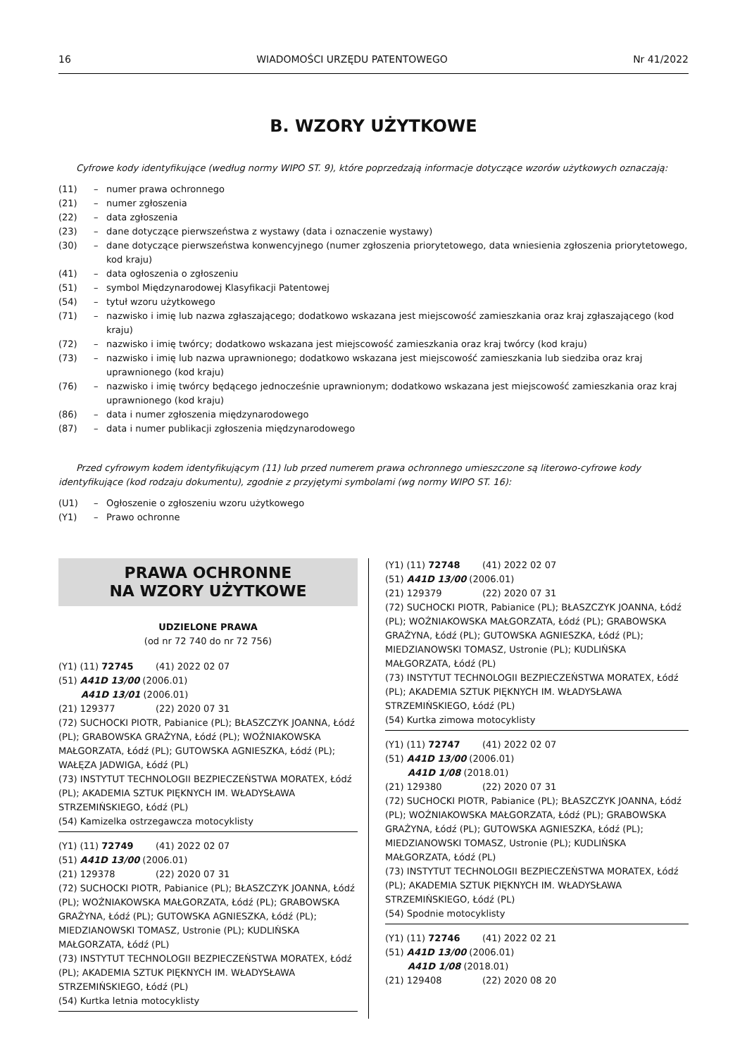16 WIADOMOŚCI URZĘDU PATENTOWEGO Nr 41/2022
B. WZORY UŻYTKOWE
Cyfrowe kody identyfikujące (według normy WIPO ST. 9), które poprzedzają informacje dotyczące wzorów użytkowych oznaczają:
(11) – numer prawa ochronnego
(21) – numer zgłoszenia
(22) – data zgłoszenia
(23) – dane dotyczące pierwszeństwa z wystawy (data i oznaczenie wystawy)
(30) – dane dotyczące pierwszeństwa konwencyjnego (numer zgłoszenia priorytetowego, data wniesienia zgłoszenia priorytetowego, kod kraju)
(41) – data ogłoszenia o zgłoszeniu
(51) – symbol Międzynarodowej Klasyfikacji Patentowej
(54) – tytuł wzoru użytkowego
(71) – nazwisko i imię lub nazwa zgłaszającego; dodatkowo wskazana jest miejscowość zamieszkania oraz kraj zgłaszającego (kod kraju)
(72) – nazwisko i imię twórcy; dodatkowo wskazana jest miejscowość zamieszkania oraz kraj twórcy (kod kraju)
(73) – nazwisko i imię lub nazwa uprawnionego; dodatkowo wskazana jest miejscowość zamieszkania lub siedziba oraz kraj uprawnionego (kod kraju)
(76) – nazwisko i imię twórcy będącego jednocześnie uprawnionym; dodatkowo wskazana jest miejscowość zamieszkania oraz kraj uprawnionego (kod kraju)
(86) – data i numer zgłoszenia międzynarodowego
(87) – data i numer publikacji zgłoszenia międzynarodowego
Przed cyfrowym kodem identyfikującym (11) lub przed numerem prawa ochronnego umieszczone są literowo-cyfrowe kody identyfikujące (kod rodzaju dokumentu), zgodnie z przyjętymi symbolami (wg normy WIPO ST. 16):
(U1) – Ogłoszenie o zgłoszeniu wzoru użytkowego
(Y1) – Prawo ochronne
PRAWA OCHRONNE
NA WZORY UŻYTKOWE
UDZIELONE PRAWA
(od nr 72 740 do nr 72 756)
(Y1) (11) 72745 (41) 2022 02 07
(51) A41D 13/00 (2006.01)
A41D 13/01 (2006.01)
(21) 129377 (22) 2020 07 31
(72) SUCHOCKI PIOTR, Pabianice (PL); BŁASZCZYK JOANNA, Łódź (PL); GRABOWSKA GRAŻYNA, Łódź (PL); WOŹNIAKOWSKA MAŁGORZATA, Łódź (PL); GUTOWSKA AGNIESZKA, Łódź (PL); WAŁĘZA JADWIGA, Łódź (PL)
(73) INSTYTUT TECHNOLOGII BEZPIECZEŃSTWA MORATEX, Łódź (PL); AKADEMIA SZTUK PIĘKNYCH IM. WŁADYSŁAWA STRZEMIŃSKIEGO, Łódź (PL)
(54) Kamizelka ostrzegawcza motocyklisty
(Y1) (11) 72749 (41) 2022 02 07
(51) A41D 13/00 (2006.01)
(21) 129378 (22) 2020 07 31
(72) SUCHOCKI PIOTR, Pabianice (PL); BŁASZCZYK JOANNA, Łódź (PL); WOŹNIAKOWSKA MAŁGORZATA, Łódź (PL); GRABOWSKA GRAŻYNA, Łódź (PL); GUTOWSKA AGNIESZKA, Łódź (PL); MIEDZIANOWSKI TOMASZ, Ustronie (PL); KUDLIŃSKA MAŁGORZATA, Łódź (PL)
(73) INSTYTUT TECHNOLOGII BEZPIECZEŃSTWA MORATEX, Łódź (PL); AKADEMIA SZTUK PIĘKNYCH IM. WŁADYSŁAWA STRZEMIŃSKIEGO, Łódź (PL)
(54) Kurtka letnia motocyklisty
(Y1) (11) 72748 (41) 2022 02 07
(51) A41D 13/00 (2006.01)
(21) 129379 (22) 2020 07 31
(72) SUCHOCKI PIOTR, Pabianice (PL); BŁASZCZYK JOANNA, Łódź (PL); WOŹNIAKOWSKA MAŁGORZATA, Łódź (PL); GRABOWSKA GRAŻYNA, Łódź (PL); GUTOWSKA AGNIESZKA, Łódź (PL); MIEDZIANOWSKI TOMASZ, Ustronie (PL); KUDLIŃSKA MAŁGORZATA, Łódź (PL)
(73) INSTYTUT TECHNOLOGII BEZPIECZEŃSTWA MORATEX, Łódź (PL); AKADEMIA SZTUK PIĘKNYCH IM. WŁADYSŁAWA STRZEMIŃSKIEGO, Łódź (PL)
(54) Kurtka zimowa motocyklisty
(Y1) (11) 72747 (41) 2022 02 07
(51) A41D 13/00 (2006.01)
A41D 1/08 (2018.01)
(21) 129380 (22) 2020 07 31
(72) SUCHOCKI PIOTR, Pabianice (PL); BŁASZCZYK JOANNA, Łódź (PL); WOŹNIAKOWSKA MAŁGORZATA, Łódź (PL); GRABOWSKA GRAŻYNA, Łódź (PL); GUTOWSKA AGNIESZKA, Łódź (PL); MIEDZIANOWSKI TOMASZ, Ustronie (PL); KUDLIŃSKA MAŁGORZATA, Łódź (PL)
(73) INSTYTUT TECHNOLOGII BEZPIECZEŃSTWA MORATEX, Łódź (PL); AKADEMIA SZTUK PIĘKNYCH IM. WŁADYSŁAWA STRZEMIŃSKIEGO, Łódź (PL)
(54) Spodnie motocyklisty
(Y1) (11) 72746 (41) 2022 02 21
(51) A41D 13/00 (2006.01)
A41D 1/08 (2018.01)
(21) 129408 (22) 2020 08 20